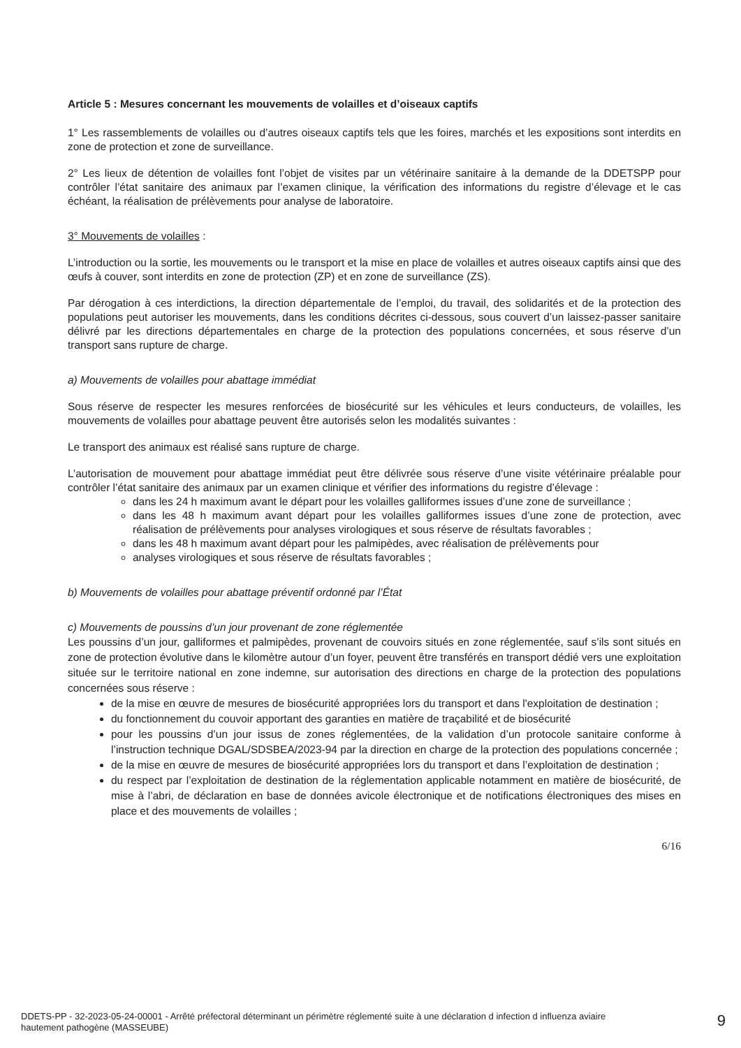Article 5 : Mesures concernant les mouvements de volailles et d’oiseaux captifs
1° Les rassemblements de volailles ou d’autres oiseaux captifs tels que les foires, marchés et les expositions sont interdits en zone de protection et zone de surveillance.
2° Les lieux de détention de volailles font l’objet de visites par un vétérinaire sanitaire à la demande de la DDETSPP pour contrôler l’état sanitaire des animaux par l’examen clinique, la vérification des informations du registre d’élevage et le cas échéant, la réalisation de prélèvements pour analyse de laboratoire.
3° Mouvements de volailles :
L’introduction ou la sortie, les mouvements ou le transport et la mise en place de volailles et autres oiseaux captifs ainsi que des œufs à couver, sont interdits en zone de protection (ZP) et en zone de surveillance (ZS).
Par dérogation à ces interdictions, la direction départementale de l’emploi, du travail, des solidarités et de la protection des populations peut autoriser les mouvements, dans les conditions décrites ci-dessous, sous couvert d’un laissez-passer sanitaire délivré par les directions départementales en charge de la protection des populations concernées, et sous réserve d’un transport sans rupture de charge.
a) Mouvements de volailles pour abattage immédiat
Sous réserve de respecter les mesures renforcées de biosécurité sur les véhicules et leurs conducteurs, de volailles, les mouvements de volailles pour abattage peuvent être autorisés selon les modalités suivantes :
Le transport des animaux est réalisé sans rupture de charge.
L’autorisation de mouvement pour abattage immédiat peut être délivrée sous réserve d’une visite vétérinaire préalable pour contrôler l’état sanitaire des animaux par un examen clinique et vérifier des informations du registre d’élevage :
dans les 24 h maximum avant le départ pour les volailles galliformes issues d’une zone de surveillance ;
dans les 48 h maximum avant départ pour les volailles galliformes issues d’une zone de protection, avec réalisation de prélèvements pour analyses virologiques et sous réserve de résultats favorables ;
dans les 48 h maximum avant départ pour les palmipèdes, avec réalisation de prélèvements pour
analyses virologiques et sous réserve de résultats favorables ;
b) Mouvements de volailles pour abattage préventif ordonné par l’État
c) Mouvements de poussins d’un jour provenant de zone réglementée
Les poussins d’un jour, galliformes et palmipèdes, provenant de couvoirs situés en zone réglementée, sauf s’ils sont situés en zone de protection évolutive dans le kilomètre autour d’un foyer, peuvent être transférés en transport dédié vers une exploitation située sur le territoire national en zone indemne, sur autorisation des directions en charge de la protection des populations concernées sous réserve :
de la mise en œuvre de mesures de biosécurité appropriées lors du transport et dans l'exploitation de destination ;
du fonctionnement du couvoir apportant des garanties en matière de traçabilité et de biosécurité
pour les poussins d’un jour issus de zones réglementées, de la validation d’un protocole sanitaire conforme à l’instruction technique DGAL/SDSBEA/2023-94 par la direction en charge de la protection des populations concernée ;
de la mise en œuvre de mesures de biosécurité appropriées lors du transport et dans l’exploitation de destination ;
du respect par l’exploitation de destination de la réglementation applicable notamment en matière de biosécurité, de mise à l’abri, de déclaration en base de données avicole électronique et de notifications électroniques des mises en place et des mouvements de volailles ;
6/16
DDETS-PP - 32-2023-05-24-00001 - Arrêté préfectoral déterminant un périmètre réglementé suite à une déclaration d infection d influenza aviaire hautement pathogène (MASSEUBE)
9